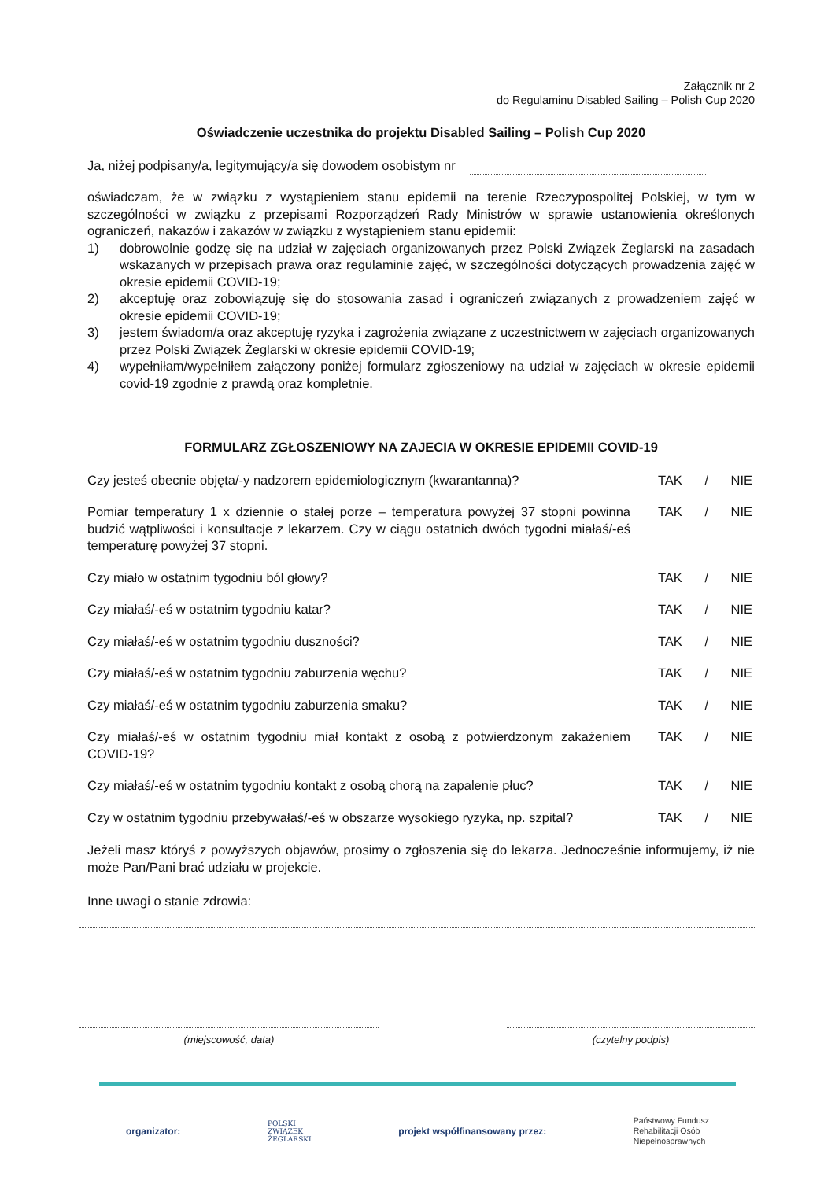Załącznik nr 2
do Regulaminu Disabled Sailing – Polish Cup 2020
Oświadczenie uczestnika do projektu Disabled Sailing – Polish Cup 2020
Ja, niżej podpisany/a, legitymujący/a się dowodem osobistym nr
oświadczam, że w związku z wystąpieniem stanu epidemii na terenie Rzeczypospolitej Polskiej, w tym w szczególności w związku z przepisami Rozporządzeń Rady Ministrów w sprawie ustanowienia określonych ograniczeń, nakazów i zakazów w związku z wystąpieniem stanu epidemii:
1) dobrowolnie godzę się na udział w zajęciach organizowanych przez Polski Związek Żeglarski na zasadach wskazanych w przepisach prawa oraz regulaminie zajęć, w szczególności dotyczących prowadzenia zajęć w okresie epidemii COVID-19;
2) akceptuję oraz zobowiązuję się do stosowania zasad i ograniczeń związanych z prowadzeniem zajęć w okresie epidemii COVID-19;
3) jestem świadom/a oraz akceptuję ryzyka i zagrożenia związane z uczestnictwem w zajęciach organizowanych przez Polski Związek Żeglarski w okresie epidemii COVID-19;
4) wypełniłam/wypełniłem załączony poniżej formularz zgłoszeniowy na udział w zajęciach w okresie epidemii covid-19 zgodnie z prawdą oraz kompletnie.
FORMULARZ ZGŁOSZENIOWY NA ZAJECIA W OKRESIE EPIDEMII COVID-19
Czy jesteś obecnie objęta/-y nadzorem epidemiologicznym (kwarantanna)?
TAK / NIE
Pomiar temperatury 1 x dziennie o stałej porze – temperatura powyżej 37 stopni powinna budzić wątpliwości i konsultacje z lekarzem. Czy w ciągu ostatnich dwóch tygodni miałaś/-eś temperaturę powyżej 37 stopni.
TAK / NIE
Czy miało w ostatnim tygodniu ból głowy? TAK / NIE
Czy miałaś/-eś w ostatnim tygodniu katar? TAK / NIE
Czy miałaś/-eś w ostatnim tygodniu duszności? TAK / NIE
Czy miałaś/-eś w ostatnim tygodniu zaburzenia węchu? TAK / NIE
Czy miałaś/-eś w ostatnim tygodniu zaburzenia smaku? TAK / NIE
Czy miałaś/-eś w ostatnim tygodniu miał kontakt z osobą z potwierdzonym zakażeniem COVID-19?
TAK / NIE
Czy miałaś/-eś w ostatnim tygodniu kontakt z osobą chorą na zapalenie płuc?
TAK / NIE
Czy w ostatnim tygodniu przebywałaś/-eś w obszarze wysokiego ryzyka, np. szpital?
TAK / NIE
Jeżeli masz któryś z powyższych objawów, prosimy o zgłoszenia się do lekarza. Jednocześnie informujemy, iż nie może Pan/Pani brać udziału w projekcie.
Inne uwagi o stanie zdrowia:
(miejscowość, data) (czytelny podpis)
organizator: POLSKI
ZWIĄZEK
ŻEGLARSKI projekt współfinansowany przez: Państwowy Fundusz
Rehabilitacji Osób
Niepełnosprawnych